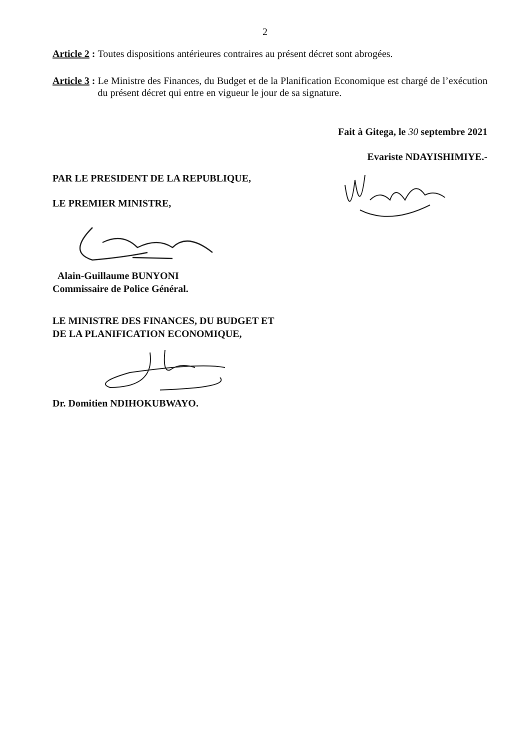2
Article 2 : Toutes dispositions antérieures contraires au présent décret sont abrogées.
Article 3 : Le Ministre des Finances, du Budget et de la Planification Economique est chargé de l’exécution du présent décret qui entre en vigueur le jour de sa signature.
Fait à Gitega, le 30 septembre 2021
Evariste NDAYISHIMIYE.-
PAR LE PRESIDENT DE LA REPUBLIQUE,
LE PREMIER MINISTRE,
Alain-Guillaume BUNYONI
Commissaire de Police Général.
LE MINISTRE DES FINANCES, DU BUDGET ET
DE LA PLANIFICATION ECONOMIQUE,
Dr. Domitien NDIHOKUBWAYO.